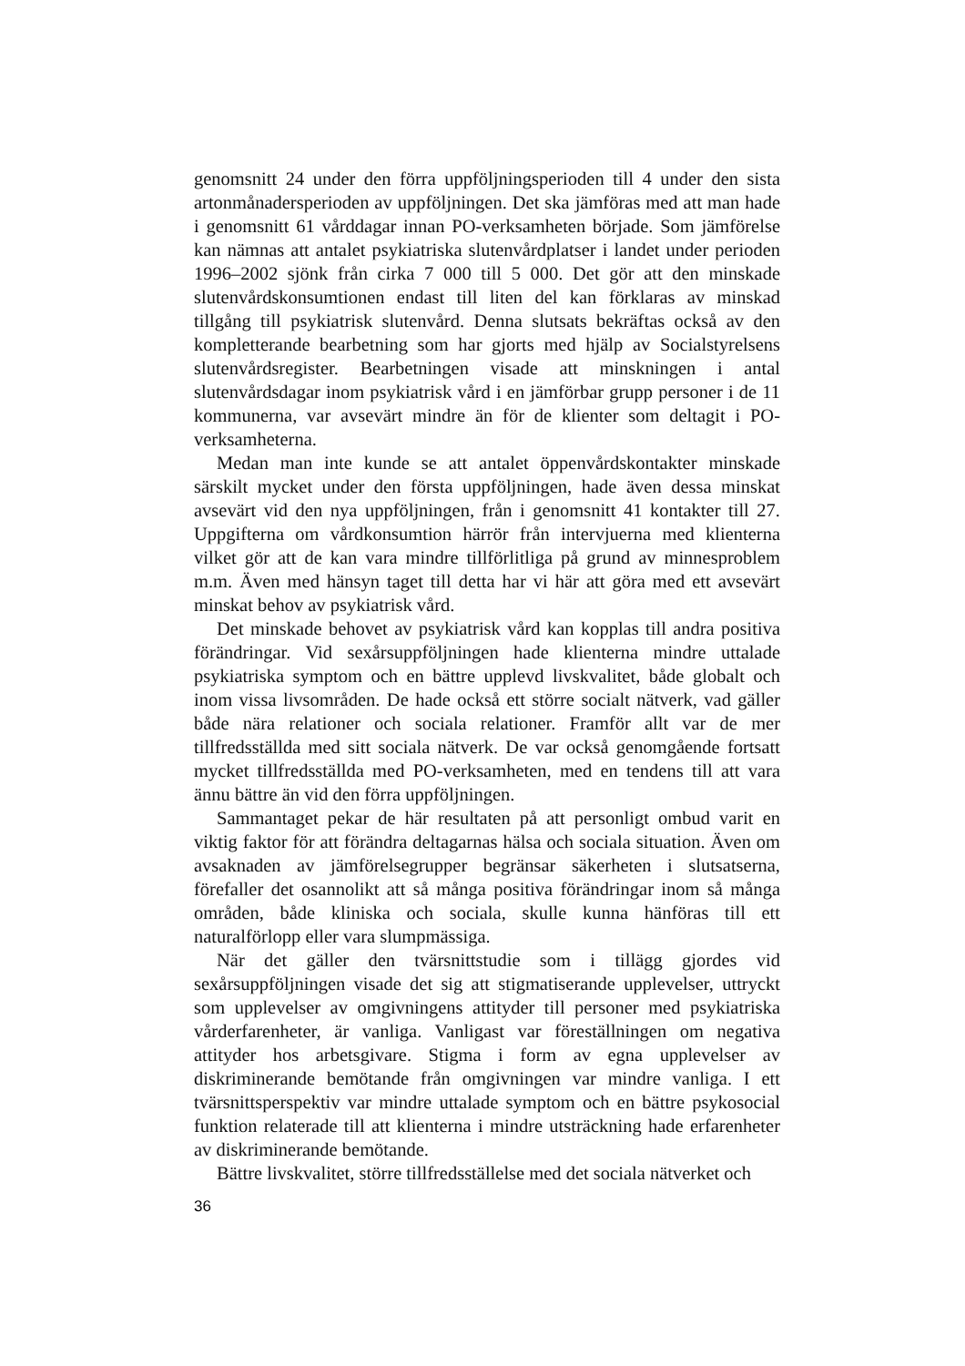genomsnitt 24 under den förra uppföljningsperioden till 4 under den sista artonmånadersperioden av uppföljningen. Det ska jämföras med att man hade i genomsnitt 61 vårddagar innan PO-verksamheten började. Som jämförelse kan nämnas att antalet psykiatriska slutenvårdplatser i landet under perioden 1996–2002 sjönk från cirka 7 000 till 5 000. Det gör att den minskade slutenvårdskonsumtionen endast till liten del kan förklaras av minskad tillgång till psykiatrisk slutenvård. Denna slutsats bekräftas också av den kompletterande bearbetning som har gjorts med hjälp av Socialstyrelsens slutenvårdsregister. Bearbetningen visade att minskningen i antal slutenvårdsdagar inom psykiatrisk vård i en jämförbar grupp personer i de 11 kommunerna, var avsevärt mindre än för de klienter som deltagit i PO-verksamheterna.
Medan man inte kunde se att antalet öppenvårdskontakter minskade särskilt mycket under den första uppföljningen, hade även dessa minskat avsevärt vid den nya uppföljningen, från i genomsnitt 41 kontakter till 27. Uppgifterna om vårdkonsumtion härrör från intervjuerna med klienterna vilket gör att de kan vara mindre tillförlitliga på grund av minnesproblem m.m. Även med hänsyn taget till detta har vi här att göra med ett avsevärt minskat behov av psykiatrisk vård.
Det minskade behovet av psykiatrisk vård kan kopplas till andra positiva förändringar. Vid sexårsuppföljningen hade klienterna mindre uttalade psykiatriska symptom och en bättre upplevd livskvalitet, både globalt och inom vissa livsområden. De hade också ett större socialt nätverk, vad gäller både nära relationer och sociala relationer. Framför allt var de mer tillfredsställda med sitt sociala nätverk. De var också genomgående fortsatt mycket tillfredsställda med PO-verksamheten, med en tendens till att vara ännu bättre än vid den förra uppföljningen.
Sammantaget pekar de här resultaten på att personligt ombud varit en viktig faktor för att förändra deltagarnas hälsa och sociala situation. Även om avsaknaden av jämförelsegrupper begränsar säkerheten i slutsatserna, förefaller det osannolikt att så många positiva förändringar inom så många områden, både kliniska och sociala, skulle kunna hänföras till ett naturalförlopp eller vara slumpmässiga.
När det gäller den tvärsnittstudie som i tillägg gjordes vid sexårsuppföljningen visade det sig att stigmatiserande upplevelser, uttryckt som upplevelser av omgivningens attityder till personer med psykiatriska vårderfarenheter, är vanliga. Vanligast var föreställningen om negativa attityder hos arbetsgivare. Stigma i form av egna upplevelser av diskriminerande bemötande från omgivningen var mindre vanliga. I ett tvärsnittsperspektiv var mindre uttalade symptom och en bättre psykosocial funktion relaterade till att klienterna i mindre utsträckning hade erfarenheter av diskriminerande bemötande.
Bättre livskvalitet, större tillfredsställelse med det sociala nätverket och
36